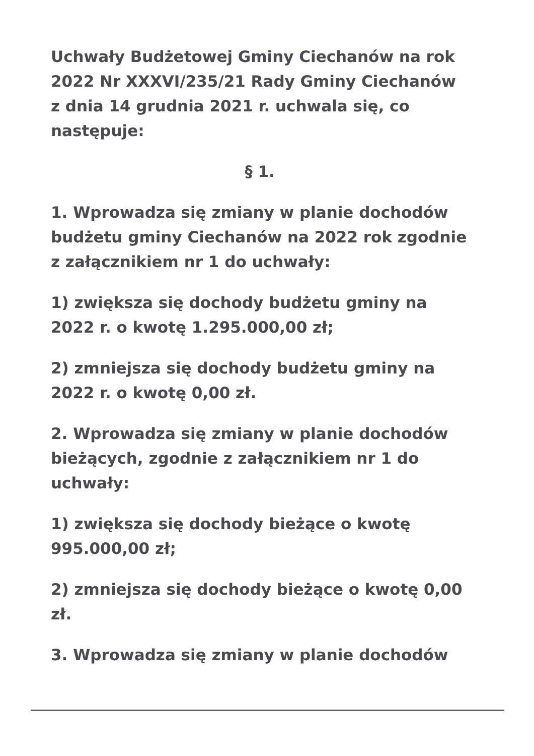Uchwały Budżetowej Gminy Ciechanów na rok 2022 Nr XXXVI/235/21 Rady Gminy Ciechanów z dnia 14 grudnia 2021 r. uchwala się, co następuje:
§ 1.
1. Wprowadza się zmiany w planie dochodów budżetu gminy Ciechanów na 2022 rok zgodnie z załącznikiem nr 1 do uchwały:
1) zwiększa się dochody budżetu gminy na 2022 r. o kwotę 1.295.000,00 zł;
2) zmniejsza się dochody budżetu gminy na 2022 r. o kwotę 0,00 zł.
2. Wprowadza się zmiany w planie dochodów bieżących, zgodnie z załącznikiem nr 1 do uchwały:
1) zwiększa się dochody bieżące o kwotę 995.000,00 zł;
2) zmniejsza się dochody bieżące o kwotę 0,00 zł.
3. Wprowadza się zmiany w planie dochodów